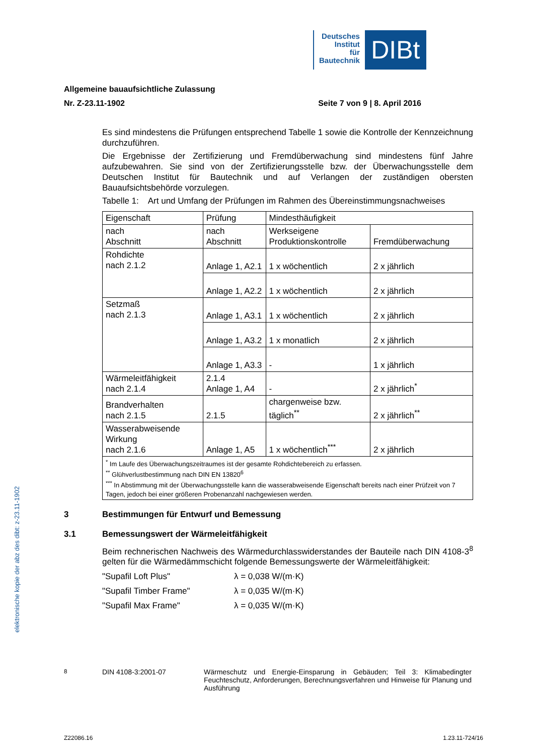Deutsches
Institut
für
Bautechnik
DIBt
Allgemeine bauaufsichtliche Zulassung
Nr. Z-23.11-1902 Seite 7 von 9 | 8. April 2016
Es sind mindestens die Prüfungen entsprechend Tabelle 1 sowie die Kontrolle der Kennzeichnung durchzuführen.
Die Ergebnisse der Zertifizierung und Fremdüberwachung sind mindestens fünf Jahre aufzubewahren. Sie sind von der Zertifizierungsstelle bzw. der Überwachungsstelle dem Deutschen Institut für Bautechnik und auf Verlangen der zuständigen obersten Bauaufsichtsbehörde vorzulegen.
Tabelle 1: Art und Umfang der Prüfungen im Rahmen des Übereinstimmungsnachweises
| Eigenschaft | Prüfung | Mindesthäufigkeit | |
| nach Abschnitt | nach Abschnitt | Werkseigene Produktionskontrolle | Fremdüberwachung |
| Rohdichte nach 2.1.2 | Anlage 1, A2.1 | 1 x wöchentlich | 2 x jährlich |
| | Anlage 1, A2.2 | 1 x wöchentlich | 2 x jährlich |
| Setzmaß nach 2.1.3 | Anlage 1, A3.1 | 1 x wöchentlich | 2 x jährlich |
| | Anlage 1, A3.2 | 1 x monatlich | 2 x jährlich |
| | Anlage 1, A3.3 | - | 1 x jährlich |
| Wärmeleitfähigkeit nach 2.1.4 | 2.1.4 Anlage 1, A4 | - | 2 x jährlich<sup>*</sup> |
| Brandverhalten nach 2.1.5 | 2.1.5 | chargenweise bzw. täglich<sup>**</sup> | 2 x jährlich<sup>**</sup> |
| Wasserabweisende Wirkung nach 2.1.6 | Anlage 1, A5 | 1 x wöchentlich<sup>***</sup> | 2 x jährlich |
| <sup>*</sup> Im Laufe des Überwachungszeitraumes ist der gesamte Rohdichtebereich zu erfassen. <sup>**</sup> Glühverlustbestimmung nach DIN EN 13820<sup>6</sup> <sup>***</sup> In Abstimmung mit der Überwachungsstelle kann die wasserabweisende Eigenschaft bereits nach einer Prüfzeit von 7 Tagen, jedoch bei einer größeren Probenanzahl nachgewiesen werden. | | | |
3 Bestimmungen für Entwurf und Bemessung
3.1 Bemessungswert der Wärmeleitfähigkeit
Beim rechnerischen Nachweis des Wärmedurchlasswiderstandes der Bauteile nach DIN 4108-3<sup>8</sup> gelten für die Wärmedämmschicht folgende Bemessungswerte der Wärmeleitfähigkeit:
"Supafil Loft Plus" λ = 0,038 W/(m·K)
"Supafil Timber Frame" λ = 0,035 W/(m·K)
"Supafil Max Frame" λ = 0,035 W/(m·K)
<sup>8</sup> DIN 4108-3:2001-07 Wärmeschutz und Energie-Einsparung in Gebäuden; Teil 3: Klimabedingter Feuchteschutz, Anforderungen, Berechnungsverfahren und Hinweise für Planung und Ausführung
Z22086.16 1.23.11-724/16
elektronische kopie der abz des dibt: z-23.11-1902